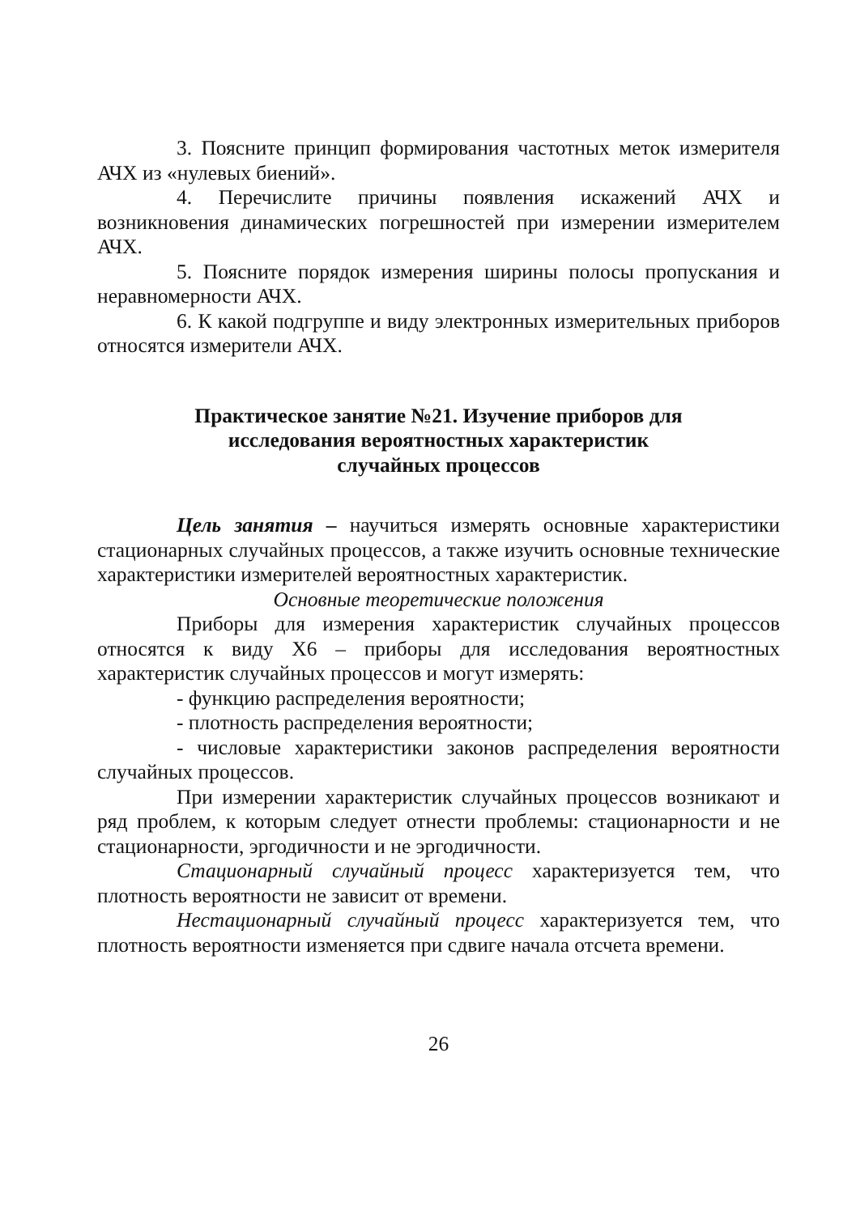3. Поясните принцип формирования частотных меток измерителя АЧХ из «нулевых биений».
4. Перечислите причины появления искажений АЧХ и возникновения динамических погрешностей при измерении измерителем АЧХ.
5. Поясните порядок измерения ширины полосы пропускания и неравномерности АЧХ.
6. К какой подгруппе и виду электронных измерительных приборов относятся измерители АЧХ.
Практическое занятие №21. Изучение приборов для
исследования вероятностных характеристик
случайных процессов
Цель занятия – научиться измерять основные характеристики стационарных случайных процессов, а также изучить основные технические характеристики измерителей вероятностных характеристик.
Основные теоретические положения
Приборы для измерения характеристик случайных процессов относятся к виду Х6 – приборы для исследования вероятностных характеристик случайных процессов и могут измерять:
- функцию распределения вероятности;
- плотность распределения вероятности;
- числовые характеристики законов распределения вероятности случайных процессов.
При измерении характеристик случайных процессов возникают и ряд проблем, к которым следует отнести проблемы: стационарности и не стационарности, эргодичности и не эргодичности.
Стационарный случайный процесс характеризуется тем, что плотность вероятности не зависит от времени.
Нестационарный случайный процесс характеризуется тем, что плотность вероятности изменяется при сдвиге начала отсчета времени.
26